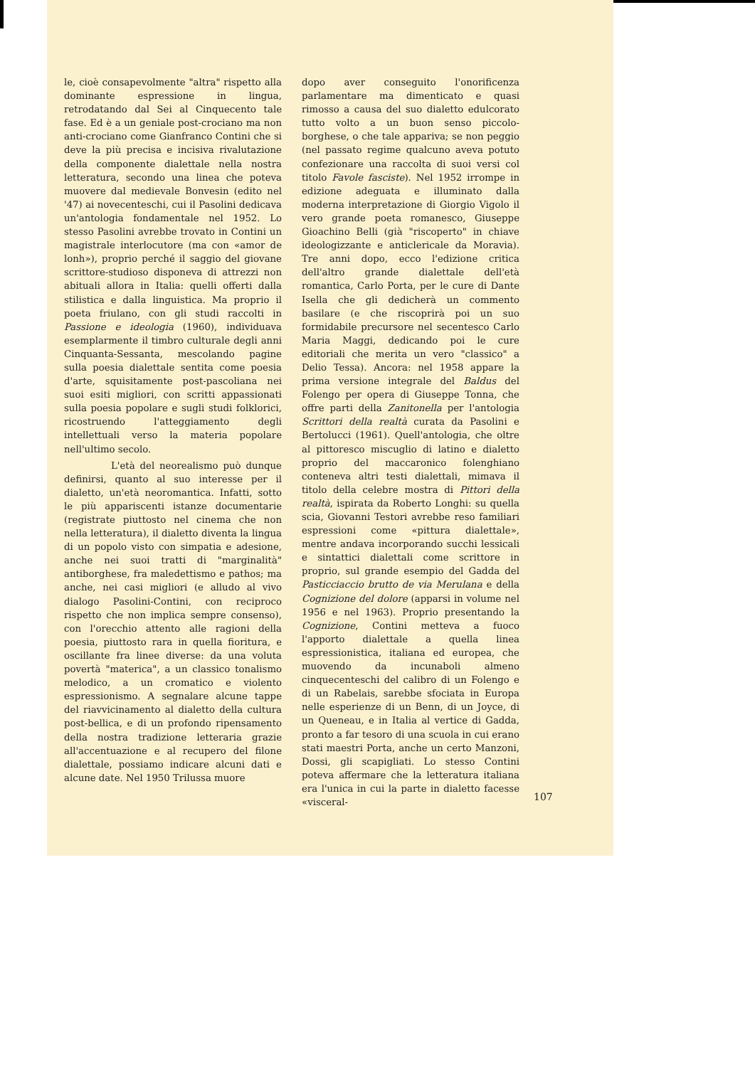le, cioè consapevolmente "altra" rispetto alla dominante espressione in lingua, retrodatando dal Sei al Cinquecento tale fase. Ed è a un geniale post-crociano ma non anti-crociano come Gianfranco Contini che si deve la più precisa e incisiva rivalutazione della componente dialettale nella nostra letteratura, secondo una linea che poteva muovere dal medievale Bonvesin (edito nel '47) ai novecenteschi, cui il Pasolini dedicava un'antologia fondamentale nel 1952. Lo stesso Pasolini avrebbe trovato in Contini un magistrale interlocutore (ma con «amor de lonh»), proprio perché il saggio del giovane scrittore-studioso disponeva di attrezzi non abituali allora in Italia: quelli offerti dalla stilistica e dalla linguistica. Ma proprio il poeta friulano, con gli studi raccolti in Passione e ideologia (1960), individuava esemplarmente il timbro culturale degli anni Cinquanta-Sessanta, mescolando pagine sulla poesia dialettale sentita come poesia d'arte, squisitamente post-pascoliana nei suoi esiti migliori, con scritti appassionati sulla poesia popolare e sugli studi folklorici, ricostruendo l'atteggiamento degli intellettuali verso la materia popolare nell'ultimo secolo.
L'età del neorealismo può dunque definirsi, quanto al suo interesse per il dialetto, un'età neoromantica. Infatti, sotto le più appariscenti istanze documentarie (registrate piuttosto nel cinema che non nella letteratura), il dialetto diventa la lingua di un popolo visto con simpatia e adesione, anche nei suoi tratti di "marginalità" antiborghese, fra maledettismo e pathos; ma anche, nei casi migliori (e alludo al vivo dialogo Pasolini-Contini, con reciproco rispetto che non implica sempre consenso), con l'orecchio attento alle ragioni della poesia, piuttosto rara in quella fioritura, e oscillante fra linee diverse: da una voluta povertà "materica", a un classico tonalismo melodico, a un cromatico e violento espressionismo. A segnalare alcune tappe del riavvicinamento al dialetto della cultura post-bellica, e di un profondo ripensamento della nostra tradizione letteraria grazie all'accentuazione e al recupero del filone dialettale, possiamo indicare alcuni dati e alcune date. Nel 1950 Trilussa muore
dopo aver conseguito l'onorificenza parlamentare ma dimenticato e quasi rimosso a causa del suo dialetto edulcorato tutto volto a un buon senso piccolo-borghese, o che tale appariva; se non peggio (nel passato regime qualcuno aveva potuto confezionare una raccolta di suoi versi col titolo Favole fasciste). Nel 1952 irrompe in edizione adeguata e illuminato dalla moderna interpretazione di Giorgio Vigolo il vero grande poeta romanesco, Giuseppe Gioachino Belli (già "riscoperto" in chiave ideologizzante e anticlericale da Moravia). Tre anni dopo, ecco l'edizione critica dell'altro grande dialettale dell'età romantica, Carlo Porta, per le cure di Dante Isella che gli dedicherà un commento basilare (e che riscoprirà poi un suo formidabile precursore nel secentesco Carlo Maria Maggi, dedicando poi le cure editoriali che merita un vero "classico" a Delio Tessa). Ancora: nel 1958 appare la prima versione integrale del Baldus del Folengo per opera di Giuseppe Tonna, che offre parti della Zanitonella per l'antologia Scrittori della realtà curata da Pasolini e Bertolucci (1961). Quell'antologia, che oltre al pittoresco miscuglio di latino e dialetto proprio del maccaronico folenghiano conteneva altri testi dialettali, mimava il titolo della celebre mostra di Pittori della realtà, ispirata da Roberto Longhi: su quella scia, Giovanni Testori avrebbe reso familiari espressioni come «pittura dialettale», mentre andava incorporando succhi lessicali e sintattici dialettali come scrittore in proprio, sul grande esempio del Gadda del Pasticciaccio brutto de via Merulana e della Cognizione del dolore (apparsi in volume nel 1956 e nel 1963). Proprio presentando la Cognizione, Contini metteva a fuoco l'apporto dialettale a quella linea espressionistica, italiana ed europea, che muovendo da incunaboli almeno cinquecenteschi del calibro di un Folengo e di un Rabelais, sarebbe sfociata in Europa nelle esperienze di un Benn, di un Joyce, di un Queneau, e in Italia al vertice di Gadda, pronto a far tesoro di una scuola in cui erano stati maestri Porta, anche un certo Manzoni, Dossi, gli scapigliati. Lo stesso Contini poteva affermare che la letteratura italiana era l'unica in cui la parte in dialetto facesse «visceral-
107